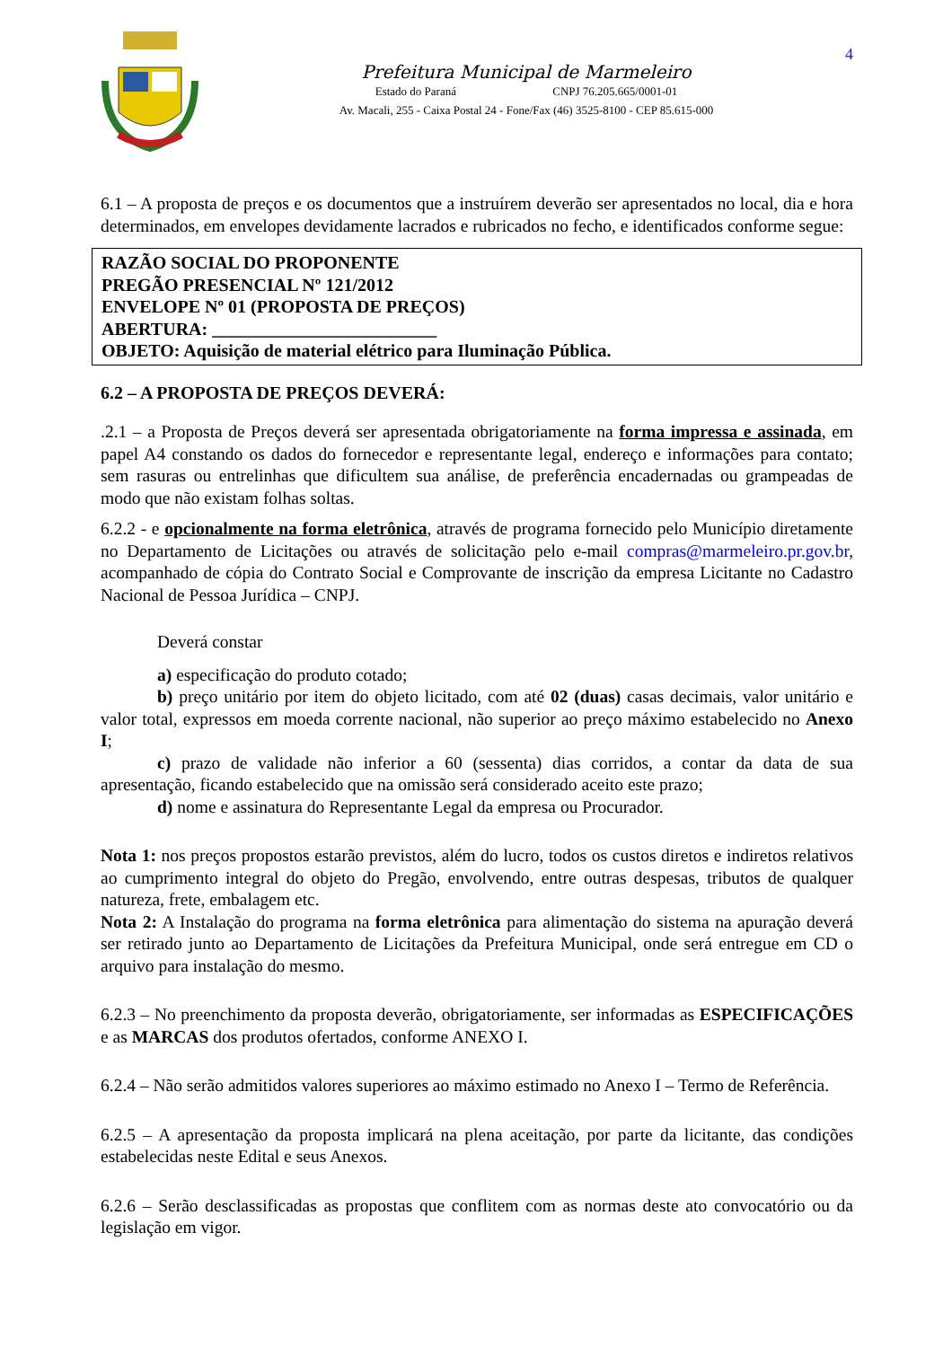4
Prefeitura Municipal de Marmeleiro
Estado do Paraná CNPJ 76.205.665/0001-01
Av. Macali, 255 - Caixa Postal 24 - Fone/Fax (46) 3525-8100 - CEP 85.615-000
6.1 – A proposta de preços e os documentos que a instruírem deverão ser apresentados no local, dia e hora determinados, em envelopes devidamente lacrados e rubricados no fecho, e identificados conforme segue:
RAZÃO SOCIAL DO PROPONENTE
PREGÃO PRESENCIAL Nº 121/2012
ENVELOPE Nº 01 (PROPOSTA DE PREÇOS)
ABERTURA: _________________________
OBJETO: Aquisição de material elétrico para Iluminação Pública.
6.2 – A PROPOSTA DE PREÇOS DEVERÁ:
.2.1 – a Proposta de Preços deverá ser apresentada obrigatoriamente na forma impressa e assinada, em papel A4 constando os dados do fornecedor e representante legal, endereço e informações para contato; sem rasuras ou entrelinhas que dificultem sua análise, de preferência encadernadas ou grampeadas de modo que não existam folhas soltas.
6.2.2 - e opcionalmente na forma eletrônica, através de programa fornecido pelo Município diretamente no Departamento de Licitações ou através de solicitação pelo e-mail compras@marmeleiro.pr.gov.br, acompanhado de cópia do Contrato Social e Comprovante de inscrição da empresa Licitante no Cadastro Nacional de Pessoa Jurídica – CNPJ.
Deverá constar
a) especificação do produto cotado;
b) preço unitário por item do objeto licitado, com até 02 (duas) casas decimais, valor unitário e valor total, expressos em moeda corrente nacional, não superior ao preço máximo estabelecido no Anexo I;
c) prazo de validade não inferior a 60 (sessenta) dias corridos, a contar da data de sua apresentação, ficando estabelecido que na omissão será considerado aceito este prazo;
d) nome e assinatura do Representante Legal da empresa ou Procurador.
Nota 1: nos preços propostos estarão previstos, além do lucro, todos os custos diretos e indiretos relativos ao cumprimento integral do objeto do Pregão, envolvendo, entre outras despesas, tributos de qualquer natureza, frete, embalagem etc.
Nota 2: A Instalação do programa na forma eletrônica para alimentação do sistema na apuração deverá ser retirado junto ao Departamento de Licitações da Prefeitura Municipal, onde será entregue em CD o arquivo para instalação do mesmo.
6.2.3 – No preenchimento da proposta deverão, obrigatoriamente, ser informadas as ESPECIFICAÇÕES e as MARCAS dos produtos ofertados, conforme ANEXO I.
6.2.4 – Não serão admitidos valores superiores ao máximo estimado no Anexo I – Termo de Referência.
6.2.5 – A apresentação da proposta implicará na plena aceitação, por parte da licitante, das condições estabelecidas neste Edital e seus Anexos.
6.2.6 – Serão desclassificadas as propostas que conflitem com as normas deste ato convocatório ou da legislação em vigor.